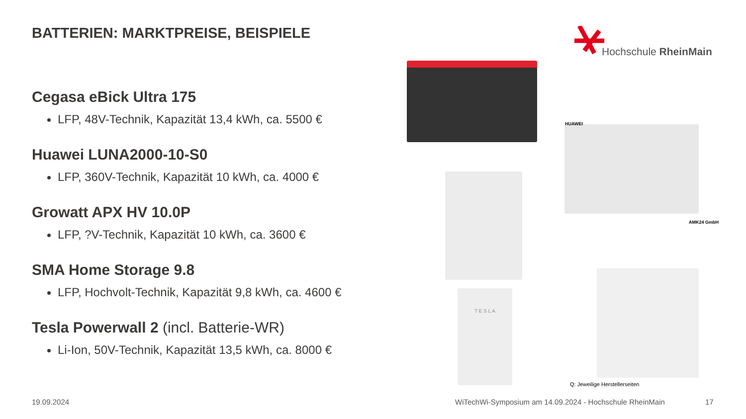BATTERIEN: MARKTPREISE, BEISPIELE
Cegasa eBick Ultra 175
LFP, 48V-Technik, Kapazität 13,4 kWh, ca. 5500 €
Huawei LUNA2000-10-S0
LFP, 360V-Technik, Kapazität 10 kWh, ca. 4000 €
Growatt APX HV 10.0P
LFP, ?V-Technik, Kapazität 10 kWh, ca. 3600 €
SMA Home Storage 9.8
LFP, Hochvolt-Technik, Kapazität 9,8 kWh, ca. 4600 €
Tesla Powerwall 2 (incl. Batterie-WR)
Li-Ion, 50V-Technik, Kapazität 13,5 kWh, ca. 8000 €
Hochschule RheinMain
HUAWEI
AMK24 GmbH
T E S L A
Q: Jeweilige Herstellerseiten
19.09.2024
WiTechWi-Symposium am 14.09.2024 - Hochschule RheinMain
17